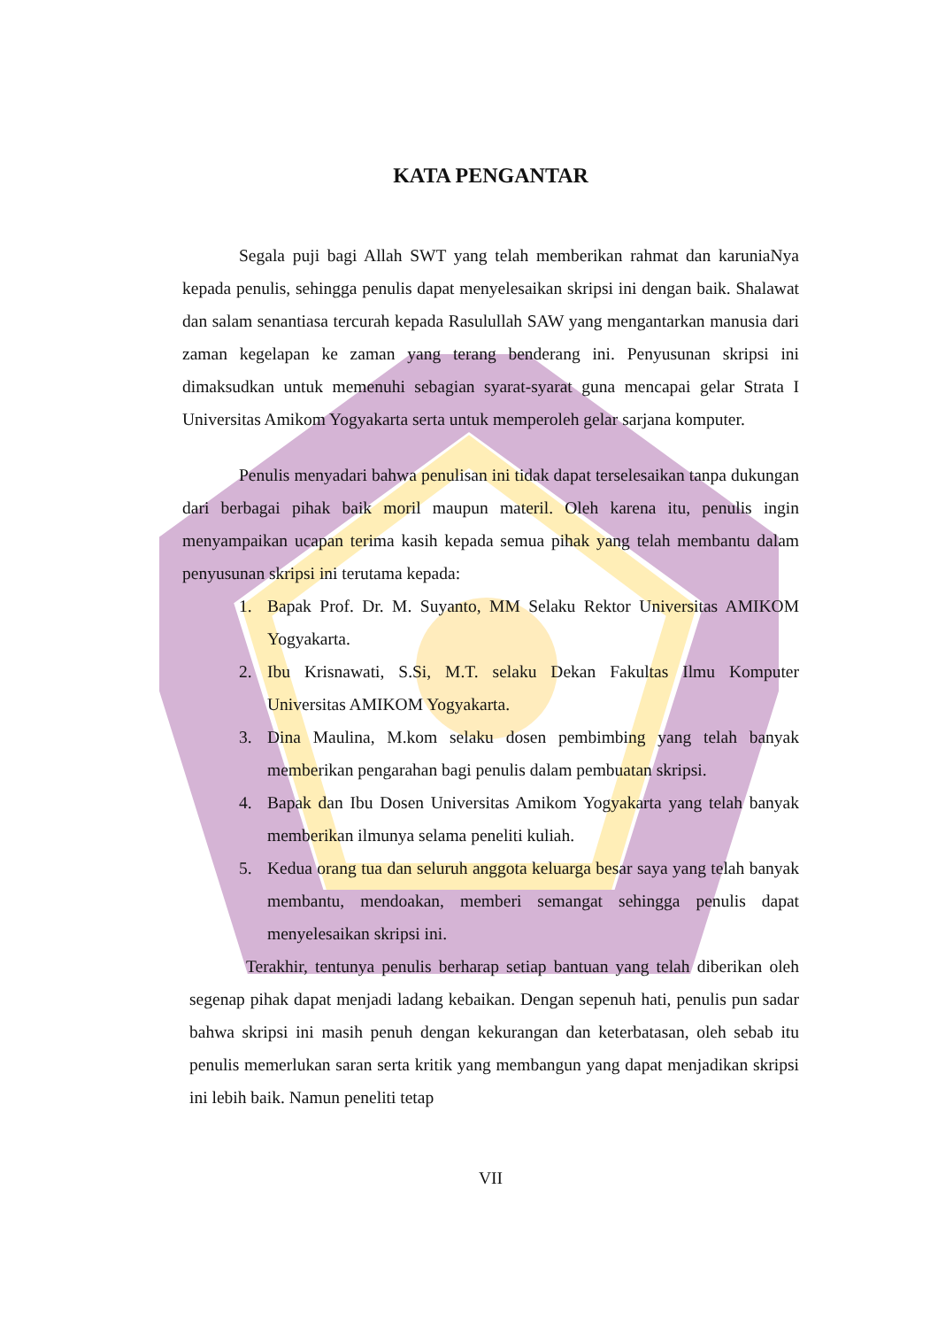KATA PENGANTAR
Segala puji bagi Allah SWT yang telah memberikan rahmat dan karuniaNya kepada penulis, sehingga penulis dapat menyelesaikan skripsi ini dengan baik. Shalawat dan salam senantiasa tercurah kepada Rasulullah SAW yang mengantarkan manusia dari zaman kegelapan ke zaman yang terang benderang ini. Penyusunan skripsi ini dimaksudkan untuk memenuhi sebagian syarat-syarat guna mencapai gelar Strata I Universitas Amikom Yogyakarta serta untuk memperoleh gelar sarjana komputer.
Penulis menyadari bahwa penulisan ini tidak dapat terselesaikan tanpa dukungan dari berbagai pihak baik moril maupun materil. Oleh karena itu, penulis ingin menyampaikan ucapan terima kasih kepada semua pihak yang telah membantu dalam penyusunan skripsi ini terutama kepada:
1. Bapak Prof. Dr. M. Suyanto, MM Selaku Rektor Universitas AMIKOM Yogyakarta.
2. Ibu Krisnawati, S.Si, M.T. selaku Dekan Fakultas Ilmu Komputer Universitas AMIKOM Yogyakarta.
3. Dina Maulina, M.kom selaku dosen pembimbing yang telah banyak memberikan pengarahan bagi penulis dalam pembuatan skripsi.
4. Bapak dan Ibu Dosen Universitas Amikom Yogyakarta yang telah banyak memberikan ilmunya selama peneliti kuliah.
5. Kedua orang tua dan seluruh anggota keluarga besar saya yang telah banyak membantu, mendoakan, memberi semangat sehingga penulis dapat menyelesaikan skripsi ini.
Terakhir, tentunya penulis berharap setiap bantuan yang telah diberikan oleh segenap pihak dapat menjadi ladang kebaikan. Dengan sepenuh hati, penulis pun sadar bahwa skripsi ini masih penuh dengan kekurangan dan keterbatasan, oleh sebab itu penulis memerlukan saran serta kritik yang membangun yang dapat menjadikan skripsi ini lebih baik. Namun peneliti tetap
VII